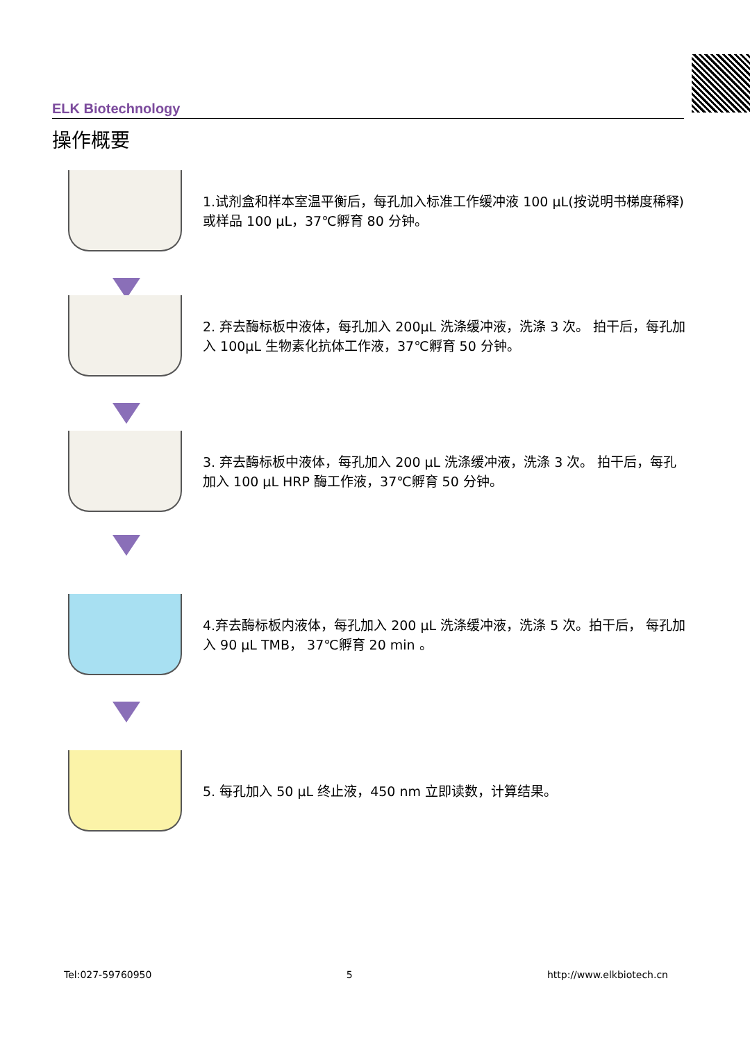ELK Biotechnology
操作概要
1.试剂盒和样本室温平衡后，每孔加入标准工作缓冲液 100 μL(按说明书梯度稀释)或样品 100 μL，37℃孵育 80 分钟。
2. 弃去酶标板中液体，每孔加入 200μL 洗涤缓冲液，洗涤 3 次。 拍干后，每孔加入 100μL 生物素化抗体工作液，37℃孵育 50 分钟。
3. 弃去酶标板中液体，每孔加入 200 μL 洗涤缓冲液，洗涤 3 次。 拍干后，每孔加入 100 μL HRP 酶工作液，37℃孵育 50 分钟。
4.弃去酶标板内液体，每孔加入 200 μL 洗涤缓冲液，洗涤 5 次。拍干后， 每孔加入 90 μL TMB， 37℃孵育 20 min 。
5. 每孔加入 50 μL 终止液，450 nm 立即读数，计算结果。
Tel:027-59760950 5 http://www.elkbiotech.cn